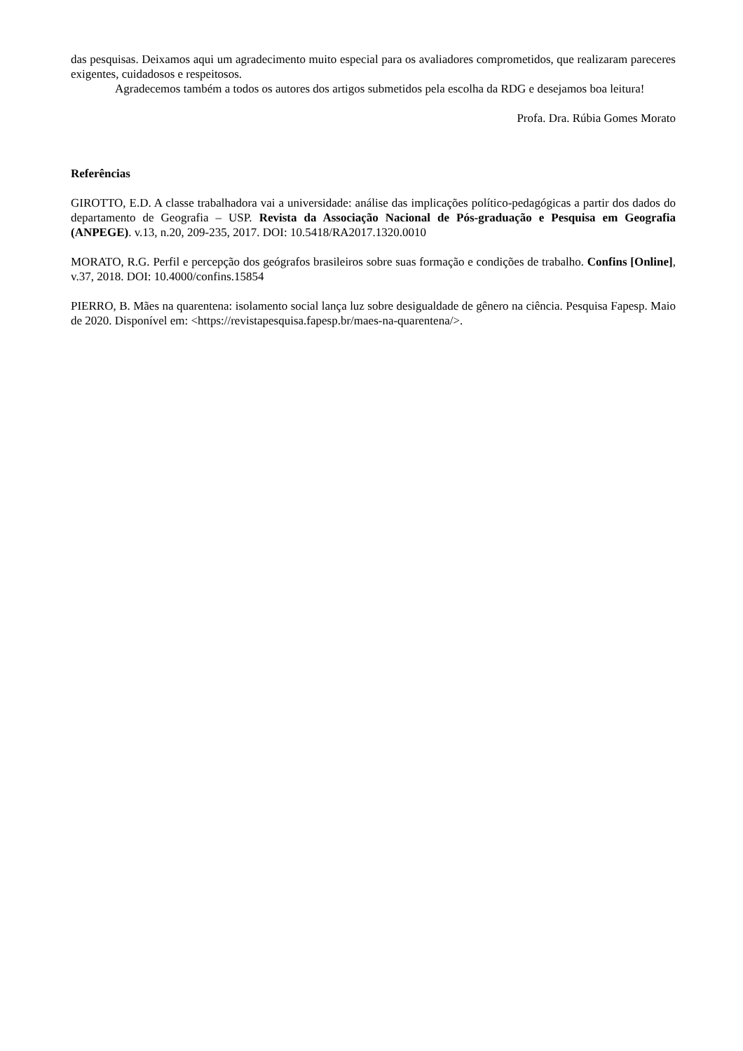das pesquisas. Deixamos aqui um agradecimento muito especial para os avaliadores comprometidos, que realizaram pareceres exigentes, cuidadosos e respeitosos.
Agradecemos também a todos os autores dos artigos submetidos pela escolha da RDG e desejamos boa leitura!
Profa. Dra. Rúbia Gomes Morato
Referências
GIROTTO, E.D. A classe trabalhadora vai a universidade: análise das implicações político-pedagógicas a partir dos dados do departamento de Geografia – USP. Revista da Associação Nacional de Pós-graduação e Pesquisa em Geografia (ANPEGE). v.13, n.20, 209-235, 2017. DOI: 10.5418/RA2017.1320.0010
MORATO, R.G. Perfil e percepção dos geógrafos brasileiros sobre suas formação e condições de trabalho. Confins [Online], v.37, 2018. DOI: 10.4000/confins.15854
PIERRO, B. Mães na quarentena: isolamento social lança luz sobre desigualdade de gênero na ciência. Pesquisa Fapesp. Maio de 2020. Disponível em: <https://revistapesquisa.fapesp.br/maes-na-quarentena/>.